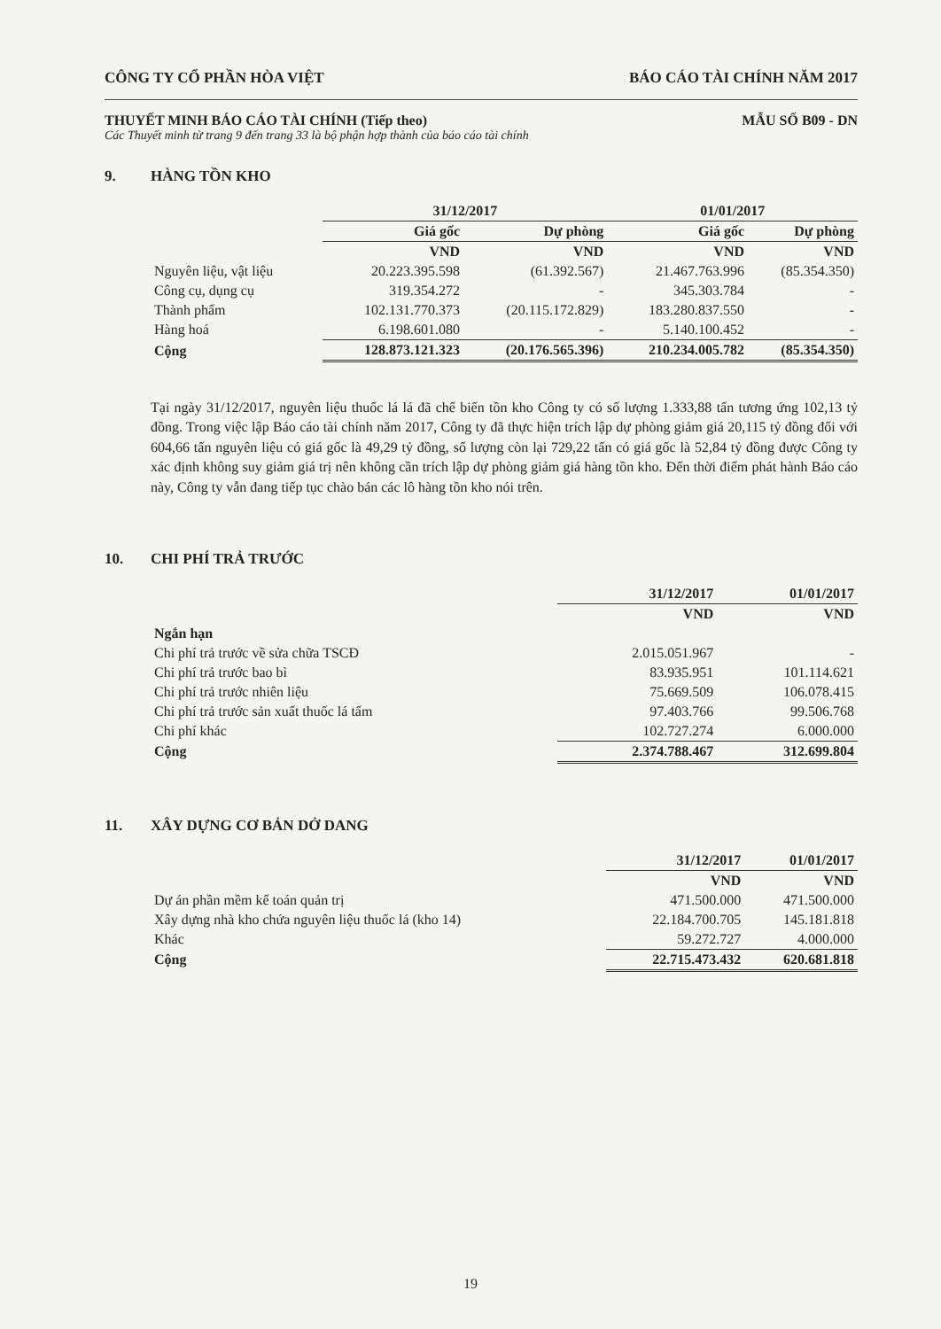CÔNG TY CỔ PHẦN HÒA VIỆT BÁO CÁO TÀI CHÍNH NĂM 2017
THUYẾT MINH BÁO CÁO TÀI CHÍNH (Tiếp theo) MẪU SỐ B09 - DN
Các Thuyết minh từ trang 9 đến trang 33 là bộ phận hợp thành của báo cáo tài chính
9. HÀNG TỒN KHO
| | 31/12/2017 | | 01/01/2017 | |
| --- | --- | --- | --- | --- |
| | Giá gốc | Dự phòng | Giá gốc | Dự phòng |
| | VND | VND | VND | VND |
| Nguyên liệu, vật liệu | 20.223.395.598 | (61.392.567) | 21.467.763.996 | (85.354.350) |
| Công cụ, dụng cụ | 319.354.272 | - | 345.303.784 | - |
| Thành phẩm | 102.131.770.373 | (20.115.172.829) | 183.280.837.550 | - |
| Hàng hoá | 6.198.601.080 | - | 5.140.100.452 | - |
| Cộng | 128.873.121.323 | (20.176.565.396) | 210.234.005.782 | (85.354.350) |
Tại ngày 31/12/2017, nguyên liệu thuốc lá lá đã chế biến tồn kho Công ty có số lượng 1.333,88 tấn tương ứng 102,13 tỷ đồng. Trong việc lập Báo cáo tài chính năm 2017, Công ty đã thực hiện trích lập dự phòng giảm giá 20,115 tỷ đồng đối với 604,66 tấn nguyên liệu có giá gốc là 49,29 tỷ đồng, số lượng còn lại 729,22 tấn có giá gốc là 52,84 tỷ đồng được Công ty xác định không suy giảm giá trị nên không cần trích lập dự phòng giảm giá hàng tồn kho. Đến thời điểm phát hành Báo cáo này, Công ty vẫn đang tiếp tục chào bán các lô hàng tồn kho nói trên.
10. CHI PHÍ TRẢ TRƯỚC
| | 31/12/2017 | 01/01/2017 |
| --- | --- | --- |
| | VND | VND |
| Ngắn hạn | | |
| Chi phí trả trước về sửa chữa TSCĐ | 2.015.051.967 | - |
| Chi phí trả trước bao bì | 83.935.951 | 101.114.621 |
| Chi phí trả trước nhiên liệu | 75.669.509 | 106.078.415 |
| Chi phí trả trước sản xuất thuốc lá tấm | 97.403.766 | 99.506.768 |
| Chi phí khác | 102.727.274 | 6.000.000 |
| Cộng | 2.374.788.467 | 312.699.804 |
11. XÂY DỰNG CƠ BẢN DỞ DANG
| | 31/12/2017 | 01/01/2017 |
| --- | --- | --- |
| | VND | VND |
| Dự án phần mềm kế toán quản trị | 471.500.000 | 471.500.000 |
| Xây dựng nhà kho chứa nguyên liệu thuốc lá (kho 14) | 22.184.700.705 | 145.181.818 |
| Khác | 59.272.727 | 4.000.000 |
| Cộng | 22.715.473.432 | 620.681.818 |
19